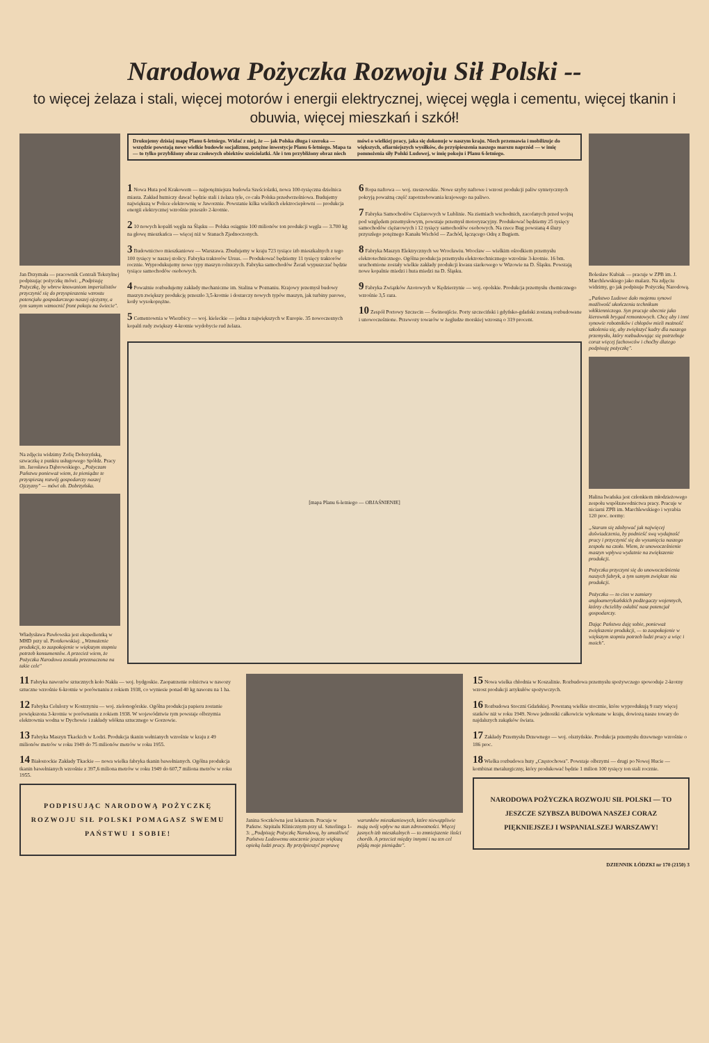Narodowa Pożyczka Rozwoju Sił Polski --
to więcej żelaza i stali, więcej motorów i energii elektrycznej, więcej węgla i cementu, więcej tkanin i obuwia, więcej mieszkań i szkół!
Jan Drzymała — pracownik Centrali Tekstylnej podpisując pożyczkę mówi: „Podpisuję Pożyczkę, by wbrew knowaniom imperialistów przyczynić się do przyspieszenia wzrostu potencjału gospodarczego naszej ojczyzny, a tym samym wzmocnić front pokoju na świecie".
Na zdjęciu widzimy Zofię Dobrzyńską, szwaczkę z punktu usługowego Spółdz. Pracy im. Jarosława Dąbrowskiego. „Pożyczam Państwu ponieważ wiem, że pieniądze te przyspieszą rozwój gospodarczy naszej Ojczyzny" — mówi ob. Dobrzyńska.
Władysława Pawłowska jest ekspedientką w MHD przy ul. Piotrkowskiej: „Wzmożenie produkcji, to zaspokojenie w większym stopniu potrzeb konsumentów. A przecież wiem, że Pożyczka Narodowa została przeznaczona na takie cele"
Drukujemy dzisiaj mapę Planu 6-letniego. Widać z niej, że — jak Polska długa i szeroka — wszędzie powstają nowe wielkie budowle socjalizmu, potężne inwestycje Planu 6-letniego. Mapa ta — to tylko przybliżony obraz czołowych obiektów sześciolatki. Ale i ten przybliżony obraz niech mówi o wielkiej pracy, jaka się dokonuje w naszym kraju. Niech przemawia i mobilizuje do większych, ofiarniejszych wysiłków, do przyśpieszenia naszego marszu naprzód — w imię pomnożenia siły Polski Ludowej, w imię pokoju i Planu 6-letniego.
1 Nowa Huta pod Krakowem — najpotężniejsza budowla Sześciolatki, nowa 100-tysięczna dzielnica miasta. Zakład hutniczy dawać będzie stali i żelaza tyle, co cała Polska przedwrześniowa. Budujemy największą w Polsce elektrownię w Jaworznie. Powstanie kilka wielkich elektrociepłowni — produkcja energii elektrycznej wzrośnie przeszło 2-krotnie.
2 10 nowych kopalń węgla na Śląsku — Polska osiągnie 100 milionów ton produkcji węgla — 3.700 kg na głowę mieszkańca — więcej niż w Stanach Zjednoczonych.
3 Budownictwo mieszkaniowe — Warszawa. Zbudujemy w kraju 723 tysiące izb mieszkalnych z tego 100 tysięcy w naszej stolicy. Fabryka traktorów Ursus. — Produkować będziemy 11 tysięcy traktorów rocznie. Wyprodukujemy nowe typy maszyn rolniczych. Fabryka samochodów Żerań wypuszczać będzie tysiące samochodów osobowych.
4 Poważnie rozbudujemy zakłady mechaniczne im. Stalina w Poznaniu. Krajowy przemysł budowy maszyn zwiększy produkcję przeszło 3,5-krotnie i dostarczy nowych typów maszyn, jak turbiny parowe, kotły wysokoprężne.
5 Cementownia w Wierzbicy — woj. kieleckie — jedna z największych w Europie. 35 nowoczesnych kopalń rudy zwiększy 4-krotnie wydobycie rud żelaza.
6 Ropa naftowa — woj. rzeszowskie. Nowe szyby naftowe i wzrost produkcji paliw syntetycznych pokryją poważną część zapotrzebowania krajowego na paliwo.
7 Fabryka Samochodów Ciężarowych w Lublinie. Na ziemiach wschodnich, zacofanych przed wojną pod względem przemysłowym, powstaje przemysł motoryzacyjny. Produkować będziemy 25 tysięcy samochodów ciężarowych i 12 tysięcy samochodów osobowych. Na rzece Bug powstaną 4 śluzy przyszłego potężnego Kanału Wschód — Zachód, łączącego Odrę z Bugiem.
8 Fabryka Maszyn Elektrycznych we Wrocławiu. Wrocław — wielkim ośrodkiem przemysłu elektrotechnicznego. Ogólna produkcja przemysłu elektrotechnicznego wzrośnie 3-krotnie. 16 bm. uruchomione zostały wielkie zakłady produkcji kwasu siarkowego w Wizowie na D. Śląsku. Powstają nowe kopalnie miedzi i huta miedzi na D. Śląsku.
9 Fabryka Związków Azotowych w Kędzierzynie — woj. opolskie. Produkcja przemysłu chemicznego wzrośnie 3,5 raza.
10 Zespół Portowy Szczecin — Świnoujście. Porty szczeciński i gdyńsko-gdański zostaną rozbudowane i unowocześnione. Przewozy towarów w żegludze morskiej wzrosną o 319 procent.
[mapa Planu 6-letniego — OBJAŚNIENIE]
Bolesław Kubiak — pracuje w ZPB im. J. Marchlewskiego jako malarz. Na zdjęciu widzimy, go jak podpisuje Pożyczkę Narodową.
„Państwo Ludowe dało mojemu synowi możliwość ukończenia technikum włókienniczego. Syn pracuje obecnie jako kierownik brygad remontowych. Chcę aby i inni synowie robotników i chłopów mieli możność szkolenia się, aby zwiększyć kadry dla naszego przemysłu, który rozbudowując się potrzebuje coraz więcej fachowców i choćby dlatego podpisuję pożyczkę".
Halina Iwańska jest członkiem młodzieżowego zespołu współzawodnictwa pracy. Pracuje w niciarni ZPB im. Marchlewskiego i wyrabia 120 proc. normy:
„Staram się zdobywać jak najwięcej doświadczenia, by podnieść swą wydajność pracy i przyczynić się do wysunięcia naszego zespołu na czoło. Wiem, że unowocześnienie maszyn wpływa wydatnie na zwiększenie produkcji.
Pożyczka przyczyni się do unowocześnienia naszych fabryk, a tym samym zwiększe nia produkcji.
Pożyczka — to cios w zamiary angloamerykańskich podżegaczy wojennych, którzy chcieliby osłabić nasz potencjał gospodarczy.
Dając Państwu daję sobie, ponieważ zwiększenie produkcji, — to zaspokojenie w większym stopniu potrzeb ludzi pracy a więc i moich".
11 Fabryka nawozów sztucznych koło Nakła — woj. bydgoskie. Zaopatrzenie rolnictwa w nawozy sztuczne wzrośnie 6-krotnie w porównaniu z rokiem 1938, co wyniesie ponad 40 kg nawozu na 1 ha.
12 Fabryka Celulozy w Kostrzyniu — woj. zielonogórskie. Ogólna produkcja papieru zostanie powiększona 3-krotnie w porównaniu z rokiem 1938. W województwie tym powstaje olbrzymia elektrownia wodna w Dychowie i zakłady włókna sztucznego w Gorzowie.
13 Fabryka Maszyn Tkackich w Łodzi. Produkcja tkanin wełnianych wzrośnie w kraju z 49 milionów metrów w roku 1949 do 75 milionów metrów w roku 1955.
14 Białostockie Zakłady Tkackie — nowa wielka fabryka tkanin bawełnianych. Ogólna produkcja tkanin bawełnianych wzrośnie z 397,6 miliona metrów w roku 1949 do 607,7 miliona metrów w roku 1955.
PODPISUJĄC NARODOWĄ POŻYCZKĘ ROZWOJU SIŁ POLSKI POMAGASZ SWEMU PAŃSTWU I SOBIE!
Janina Soczkówna jest lekarzem. Pracuje w Państw. Szpitalu Klinicznym przy ul. Szterlinga 1-3: „Podpisuję Pożyczkę Narodową, by umożliwić Państwu Ludowemu otoczenie jeszcze większą opieką ludzi pracy. By przyśpieszyć poprawę warunków mieszkaniowych, które niewątpliwie mają swój wpływ na stan zdrowotności. Więcej jasnych izb mieszkalnych — to zmniejszenie ilości chorób. A przecież między innymi i na ten cel pójdą moje pieniądze".
15 Nowa wielka chłodnia w Koszalinie. Rozbudowa przemysłu spożywczego spowoduje 2-krotny wzrost produkcji artykułów spożywczych.
16 Rozbudowa Stoczni Gdańskiej. Powstaną wielkie stocznie, które wyprodukują 9 razy więcej statków niż w roku 1949. Nowe jednostki całkowicie wykonane w kraju, dowiozą nasze towary do najdalszych zakątków świata.
17 Zakłady Przemysłu Drzewnego — woj. olsztyńskie. Produkcja przemysłu drzewnego wzrośnie o 186 proc.
18 Wielka rozbudowa huty „Częstochowa". Powstaje olbrzymi — drugi po Nowej Hucie — kombinat metalurgiczny, który produkować będzie 1 milion 100 tysięcy ton stali rocznie.
NARODOWA POŻYCZKA ROZWOJU SIŁ POLSKI — TO JESZCZE SZYBSZA BUDOWA NASZEJ CORAZ PIĘKNIEJSZEJ I WSPANIALSZEJ WARSZAWY!
DZIENNIK ŁÓDZKI nr 170 (2150) 3